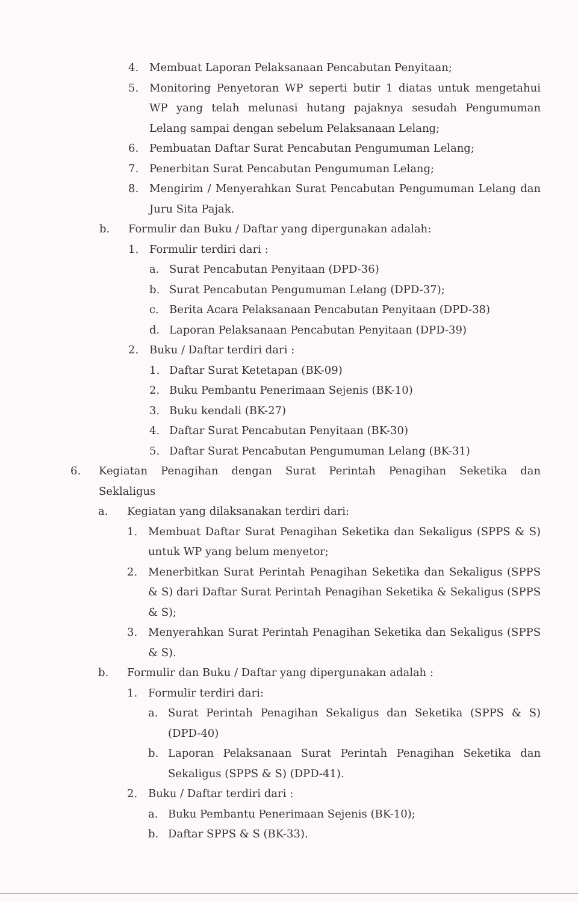4. Membuat Laporan Pelaksanaan Pencabutan Penyitaan;
5. Monitoring Penyetoran WP seperti butir 1 diatas untuk mengetahui WP yang telah melunasi hutang pajaknya sesudah Pengumuman Lelang sampai dengan sebelum Pelaksanaan Lelang;
6. Pembuatan Daftar Surat Pencabutan Pengumuman Lelang;
7. Penerbitan Surat Pencabutan Pengumuman Lelang;
8. Mengirim / Menyerahkan Surat Pencabutan Pengumuman Lelang dan Juru Sita Pajak.
b. Formulir dan Buku / Daftar yang dipergunakan adalah:
1. Formulir terdiri dari :
a. Surat Pencabutan Penyitaan (DPD-36)
b. Surat Pencabutan Pengumuman Lelang (DPD-37);
c. Berita Acara Pelaksanaan Pencabutan Penyitaan (DPD-38)
d. Laporan Pelaksanaan Pencabutan Penyitaan (DPD-39)
2. Buku / Daftar terdiri dari :
1. Daftar Surat Ketetapan (BK-09)
2. Buku Pembantu Penerimaan Sejenis (BK-10)
3. Buku kendali (BK-27)
4. Daftar Surat Pencabutan Penyitaan (BK-30)
5. Daftar Surat Pencabutan Pengumuman Lelang (BK-31)
6. Kegiatan Penagihan dengan Surat Perintah Penagihan Seketika dan Seklaligus
a. Kegiatan yang dilaksanakan terdiri dari:
1. Membuat Daftar Surat Penagihan Seketika dan Sekaligus (SPPS & S) untuk WP yang belum menyetor;
2. Menerbitkan Surat Perintah Penagihan Seketika dan Sekaligus (SPPS & S) dari Daftar Surat Perintah Penagihan Seketika & Sekaligus (SPPS & S);
3. Menyerahkan Surat Perintah Penagihan Seketika dan Sekaligus (SPPS & S).
b. Formulir dan Buku / Daftar yang dipergunakan adalah :
1. Formulir terdiri dari:
a. Surat Perintah Penagihan Sekaligus dan Seketika (SPPS & S) (DPD-40)
b. Laporan Pelaksanaan Surat Perintah Penagihan Seketika dan Sekaligus (SPPS & S) (DPD-41).
2. Buku / Daftar terdiri dari :
a. Buku Pembantu Penerimaan Sejenis (BK-10);
b. Daftar SPPS & S (BK-33).